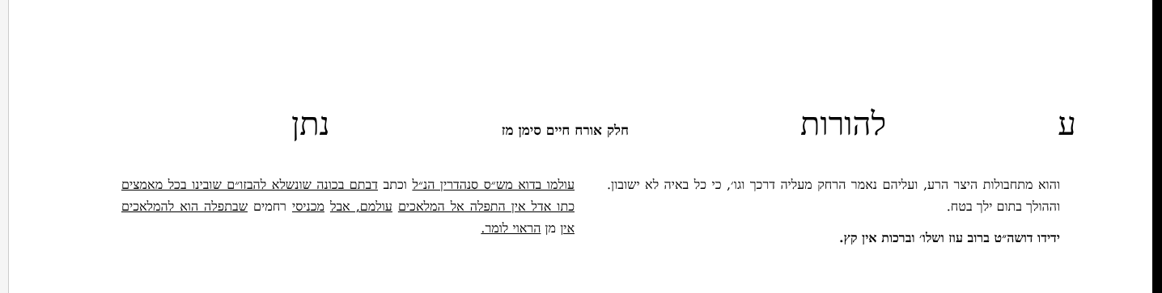עלהורות חלק אורח חיים סימן מז נתן
והוא מתחבולות היצר הרע, ועליהם נאמר הרחק מעליה דרכך וגו׳, כי כל באיה לא ישובון. וההולך בתום ילך בטח.
ידידו דושה״ט ברוב עוז ושלו׳ וברכות אין קץ.
עולמו בדוא מש״ס סנהדרין הנ״ל וכתב דבתם בכונה שונשלא להבזו״ם שובינו בכל מאמצים כתו אדל אין התפלה אל המלאכים עולמם, אבל מכניסי רחמים שבתפלה הוא להמלאכים אין מן הראוי לומר.